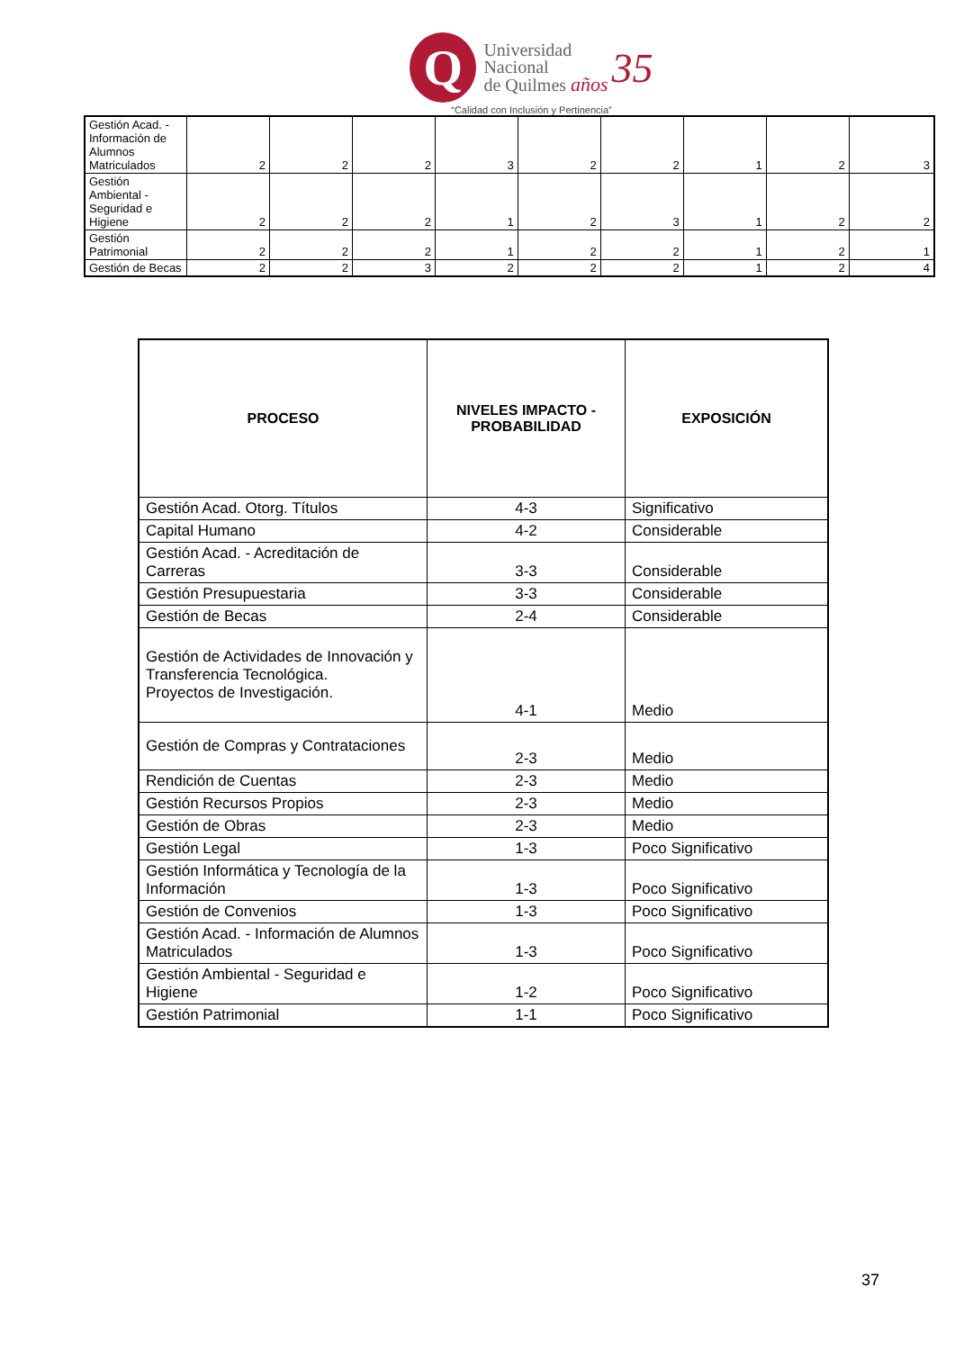Q
Universidad
Nacional
de Quilmes años
35
“Calidad con Inclusión y Pertinencia”
| Gestión Acad. - Información de Alumnos Matriculados | 2 | 2 | 2 | 3 | 2 | 2 | 1 | 2 | 3 |
| Gestión Ambiental - Seguridad e Higiene | 2 | 2 | 2 | 1 | 2 | 3 | 1 | 2 | 2 |
| Gestión Patrimonial | 2 | 2 | 2 | 1 | 2 | 2 | 1 | 2 | 1 |
| Gestión de Becas | 2 | 2 | 3 | 2 | 2 | 2 | 1 | 2 | 4 |
| PROCESO | NIVELES IMPACTO - PROBABILIDAD | EXPOSICIÓN |
| --- | --- | --- |
| Gestión Acad. Otorg. Títulos | 4-3 | Significativo |
| Capital Humano | 4-2 | Considerable |
| Gestión Acad. - Acreditación de Carreras | 3-3 | Considerable |
| Gestión Presupuestaria | 3-3 | Considerable |
| Gestión de Becas | 2-4 | Considerable |
| Gestión de Actividades de Innovación y Transferencia Tecnológica. Proyectos de Investigación. | 4-1 | Medio |
| Gestión de Compras y Contrataciones | 2-3 | Medio |
| Rendición de Cuentas | 2-3 | Medio |
| Gestión Recursos Propios | 2-3 | Medio |
| Gestión de Obras | 2-3 | Medio |
| Gestión Legal | 1-3 | Poco Significativo |
| Gestión Informática y Tecnología de la Información | 1-3 | Poco Significativo |
| Gestión de Convenios | 1-3 | Poco Significativo |
| Gestión Acad. - Información de Alumnos Matriculados | 1-3 | Poco Significativo |
| Gestión Ambiental - Seguridad e Higiene | 1-2 | Poco Significativo |
| Gestión Patrimonial | 1-1 | Poco Significativo |
37